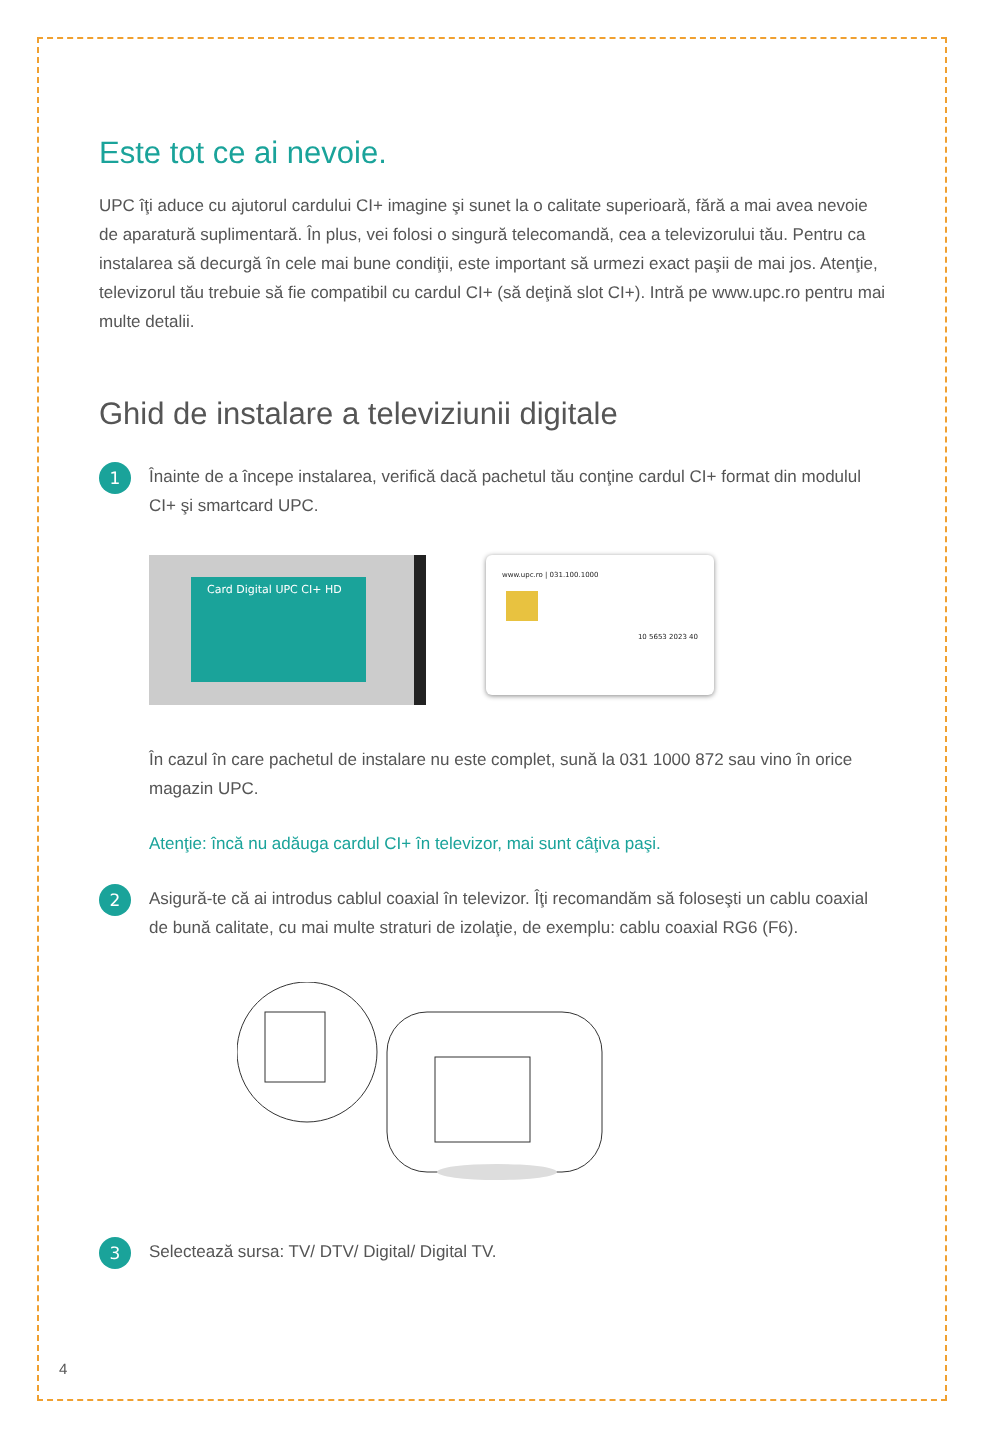Este tot ce ai nevoie.
UPC îţi aduce cu ajutorul cardului CI+ imagine şi sunet la o calitate superioară, fără a mai avea nevoie de aparatură suplimentară. În plus, vei folosi o singură telecomandă, cea a televizorului tău. Pentru ca instalarea să decurgă în cele mai bune condiţii, este important să urmezi exact paşii de mai jos. Atenţie, televizorul tău trebuie să fie compatibil cu cardul CI+ (să deţină slot CI+). Intră pe www.upc.ro pentru mai multe detalii.
Ghid de instalare a televiziunii digitale
1
Înainte de a începe instalarea, verifică dacă pachetul tău conţine cardul CI+ format din modulul CI+ şi smartcard UPC.
Card Digital UPC CI+ HD
www.upc.ro | 031.100.1000
10 5653 2023 40
În cazul în care pachetul de instalare nu este complet, sună la 031 1000 872 sau vino în orice magazin UPC.
Atenţie: încă nu adăuga cardul CI+ în televizor, mai sunt câţiva paşi.
2
Asigură-te că ai introdus cablul coaxial în televizor. Îţi recomandăm să foloseşti un cablu coaxial de bună calitate, cu mai multe straturi de izolaţie, de exemplu: cablu coaxial RG6 (F6).
3
Selectează sursa: TV/ DTV/ Digital/ Digital TV.
4